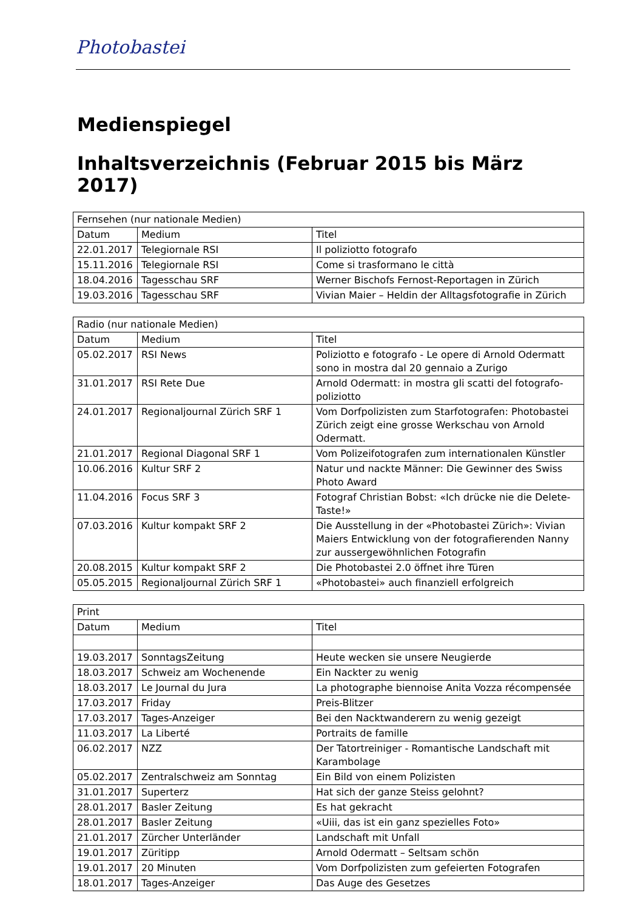Photobastei
Medienspiegel
Inhaltsverzeichnis (Februar 2015 bis März 2017)
| Fernsehen (nur nationale Medien) | | |
| --- | --- | --- |
| Datum | Medium | Titel |
| 22.01.2017 | Telegiornale RSI | Il poliziotto fotografo |
| 15.11.2016 | Telegiornale RSI | Come si trasformano le città |
| 18.04.2016 | Tagesschau SRF | Werner Bischofs Fernost-Reportagen in Zürich |
| 19.03.2016 | Tagesschau SRF | Vivian Maier – Heldin der Alltagsfotografie in Zürich |
| Radio (nur nationale Medien) | | |
| --- | --- | --- |
| Datum | Medium | Titel |
| 05.02.2017 | RSI News | Poliziotto e fotografo - Le opere di Arnold Odermatt sono in mostra dal 20 gennaio a Zurigo |
| 31.01.2017 | RSI Rete Due | Arnold Odermatt: in mostra gli scatti del fotografo-poliziotto |
| 24.01.2017 | Regionaljournal Zürich SRF 1 | Vom Dorfpolizisten zum Starfotografen: Photobastei Zürich zeigt eine grosse Werkschau von Arnold Odermatt. |
| 21.01.2017 | Regional Diagonal SRF 1 | Vom Polizeifotografen zum internationalen Künstler |
| 10.06.2016 | Kultur SRF 2 | Natur und nackte Männer: Die Gewinner des Swiss Photo Award |
| 11.04.2016 | Focus SRF 3 | Fotograf Christian Bobst: «Ich drücke nie die Delete-Taste!» |
| 07.03.2016 | Kultur kompakt SRF 2 | Die Ausstellung in der «Photobastei Zürich»: Vivian Maiers Entwicklung von der fotografierenden Nanny zur aussergewöhnlichen Fotografin |
| 20.08.2015 | Kultur kompakt SRF 2 | Die Photobastei 2.0 öffnet ihre Türen |
| 05.05.2015 | Regionaljournal Zürich SRF 1 | «Photobastei» auch finanziell erfolgreich |
| Print | | |
| --- | --- | --- |
| Datum | Medium | Titel |
| 19.03.2017 | SonntagsZeitung | Heute wecken sie unsere Neugierde |
| 18.03.2017 | Schweiz am Wochenende | Ein Nackter zu wenig |
| 18.03.2017 | Le Journal du Jura | La photographe biennoise Anita Vozza récompensée |
| 17.03.2017 | Friday | Preis-Blitzer |
| 17.03.2017 | Tages-Anzeiger | Bei den Nacktwanderern zu wenig gezeigt |
| 11.03.2017 | La Liberté | Portraits de famille |
| 06.02.2017 | NZZ | Der Tatortreiniger - Romantische Landschaft mit Karambolage |
| 05.02.2017 | Zentralschweiz am Sonntag | Ein Bild von einem Polizisten |
| 31.01.2017 | Superterz | Hat sich der ganze Steiss gelohnt? |
| 28.01.2017 | Basler Zeitung | Es hat gekracht |
| 28.01.2017 | Basler Zeitung | «Uiii, das ist ein ganz spezielles Foto» |
| 21.01.2017 | Zürcher Unterländer | Landschaft mit Unfall |
| 19.01.2017 | Züritipp | Arnold Odermatt – Seltsam schön |
| 19.01.2017 | 20 Minuten | Vom Dorfpolizisten zum gefeierten Fotografen |
| 18.01.2017 | Tages-Anzeiger | Das Auge des Gesetzes |